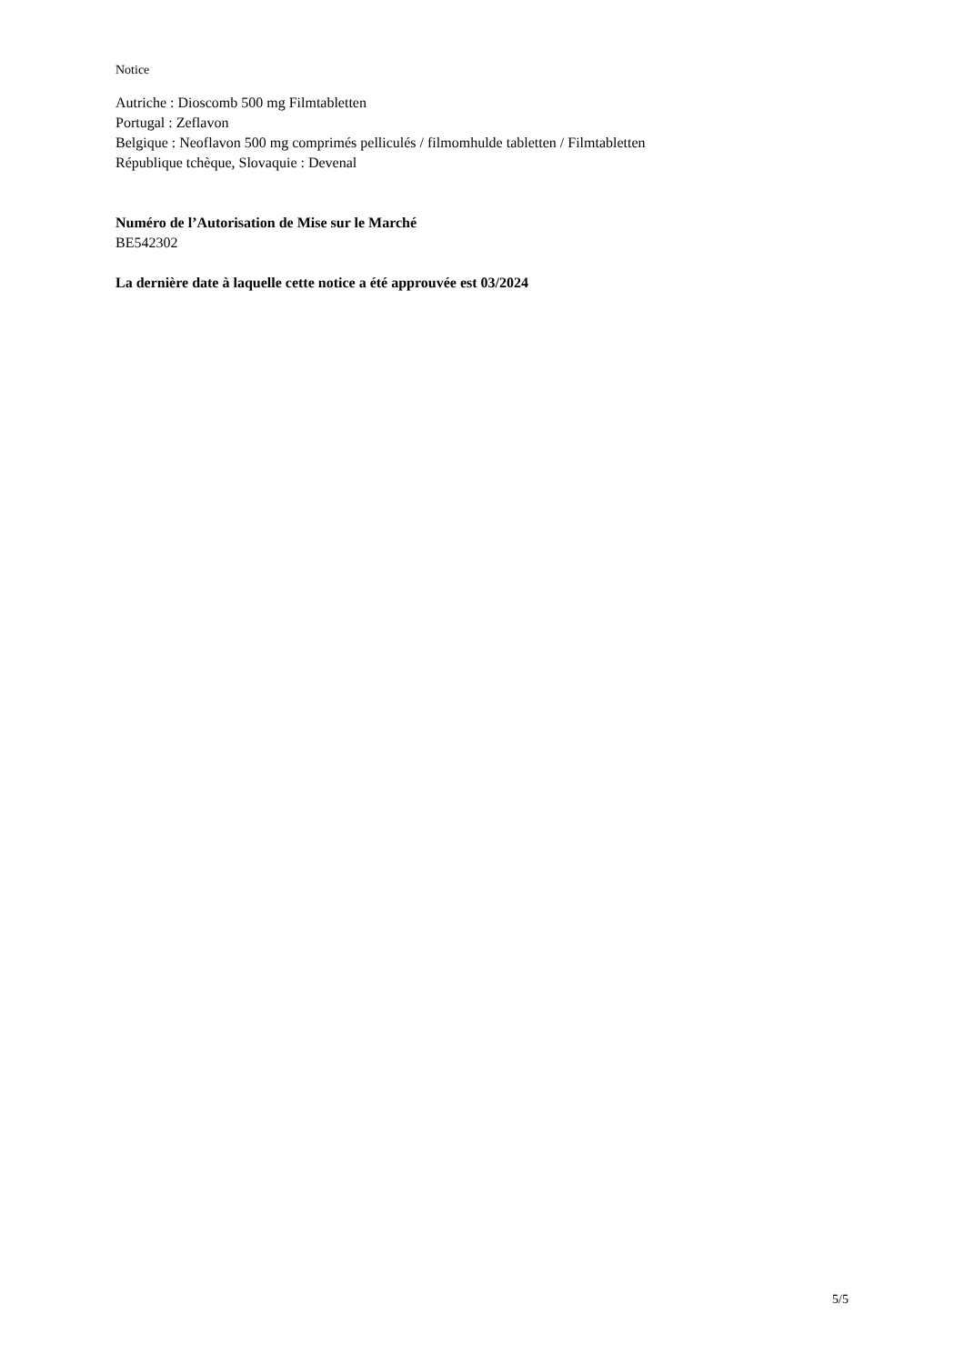Notice
Autriche : Dioscomb 500 mg Filmtabletten
Portugal : Zeflavon
Belgique : Neoflavon 500 mg comprimés pelliculés / filmomhulde tabletten / Filmtabletten
République tchèque, Slovaquie : Devenal
Numéro de l’Autorisation de Mise sur le Marché
BE542302
La dernière date à laquelle cette notice a été approuvée est 03/2024
5/5